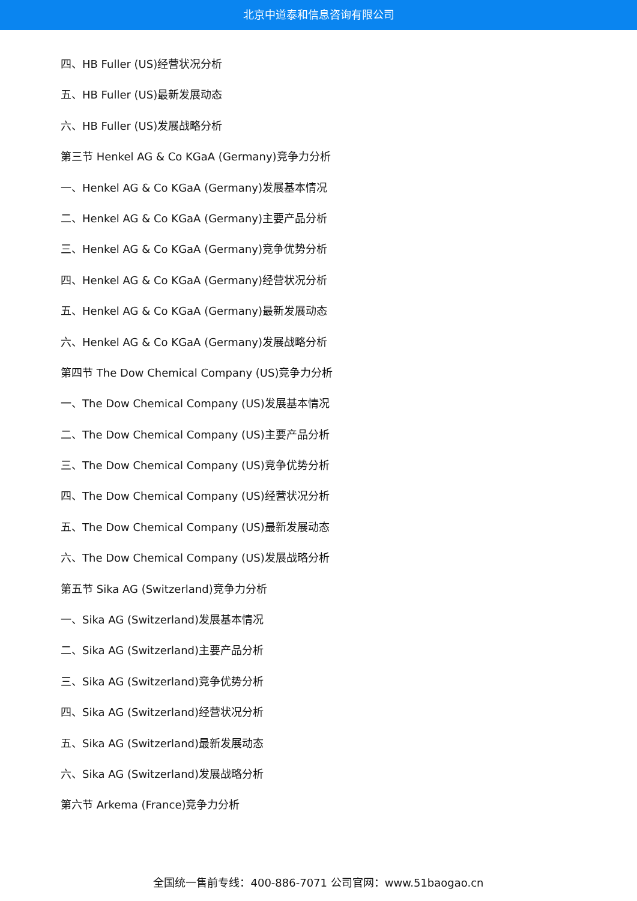北京中道泰和信息咨询有限公司
四、HB Fuller (US)经营状况分析
五、HB Fuller (US)最新发展动态
六、HB Fuller (US)发展战略分析
第三节 Henkel AG & Co KGaA (Germany)竞争力分析
一、Henkel AG & Co KGaA (Germany)发展基本情况
二、Henkel AG & Co KGaA (Germany)主要产品分析
三、Henkel AG & Co KGaA (Germany)竞争优势分析
四、Henkel AG & Co KGaA (Germany)经营状况分析
五、Henkel AG & Co KGaA (Germany)最新发展动态
六、Henkel AG & Co KGaA (Germany)发展战略分析
第四节 The Dow Chemical Company (US)竞争力分析
一、The Dow Chemical Company (US)发展基本情况
二、The Dow Chemical Company (US)主要产品分析
三、The Dow Chemical Company (US)竞争优势分析
四、The Dow Chemical Company (US)经营状况分析
五、The Dow Chemical Company (US)最新发展动态
六、The Dow Chemical Company (US)发展战略分析
第五节 Sika AG (Switzerland)竞争力分析
一、Sika AG (Switzerland)发展基本情况
二、Sika AG (Switzerland)主要产品分析
三、Sika AG (Switzerland)竞争优势分析
四、Sika AG (Switzerland)经营状况分析
五、Sika AG (Switzerland)最新发展动态
六、Sika AG (Switzerland)发展战略分析
第六节 Arkema (France)竞争力分析
全国统一售前专线：400-886-7071 公司官网：www.51baogao.cn